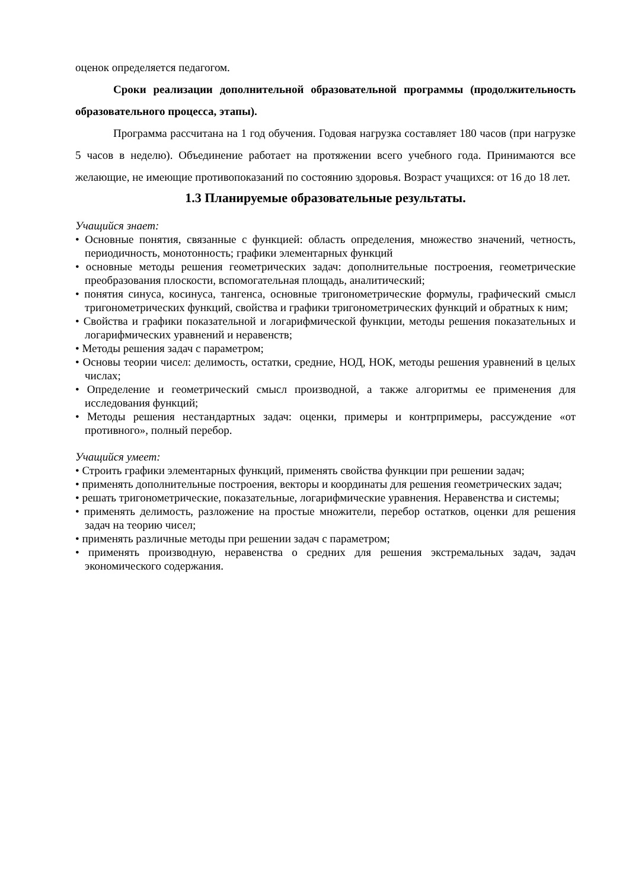оценок определяется педагогом.
Сроки реализации дополнительной образовательной программы (продолжительность образовательного процесса, этапы).
Программа рассчитана на 1 год обучения. Годовая нагрузка составляет 180 часов (при нагрузке 5 часов в неделю). Объединение работает на протяжении всего учебного года. Принимаются все желающие, не имеющие противопоказаний по состоянию здоровья. Возраст учащихся: от 16 до 18 лет.
1.3 Планируемые образовательные результаты.
Учащийся знает:
• Основные понятия, связанные с функцией: область определения, множество значений, четность, периодичность, монотонность; графики элементарных функций
• основные методы решения геометрических задач: дополнительные построения, геометрические преобразования плоскости, вспомогательная площадь, аналитический;
• понятия синуса, косинуса, тангенса, основные тригонометрические формулы, графический смысл тригонометрических функций, свойства и графики тригонометрических функций и обратных к ним;
• Свойства и графики показательной и логарифмической функции, методы решения показательных и логарифмических уравнений и неравенств;
• Методы решения задач с параметром;
• Основы теории чисел: делимость, остатки, средние, НОД, НОК, методы решения уравнений в целых числах;
• Определение и геометрический смысл производной, а также алгоритмы ее применения для исследования функций;
• Методы решения нестандартных задач: оценки, примеры и контрпримеры, рассуждение «от противного», полный перебор.
Учащийся умеет:
• Строить графики элементарных функций, применять свойства функции при решении задач;
• применять дополнительные построения, векторы и координаты для решения геометрических задач;
• решать тригонометрические, показательные, логарифмические уравнения. Неравенства и системы;
• применять делимость, разложение на простые множители, перебор остатков, оценки для решения задач на теорию чисел;
• применять различные методы при решении задач с параметром;
• применять производную, неравенства о средних для решения экстремальных задач, задач экономического содержания.